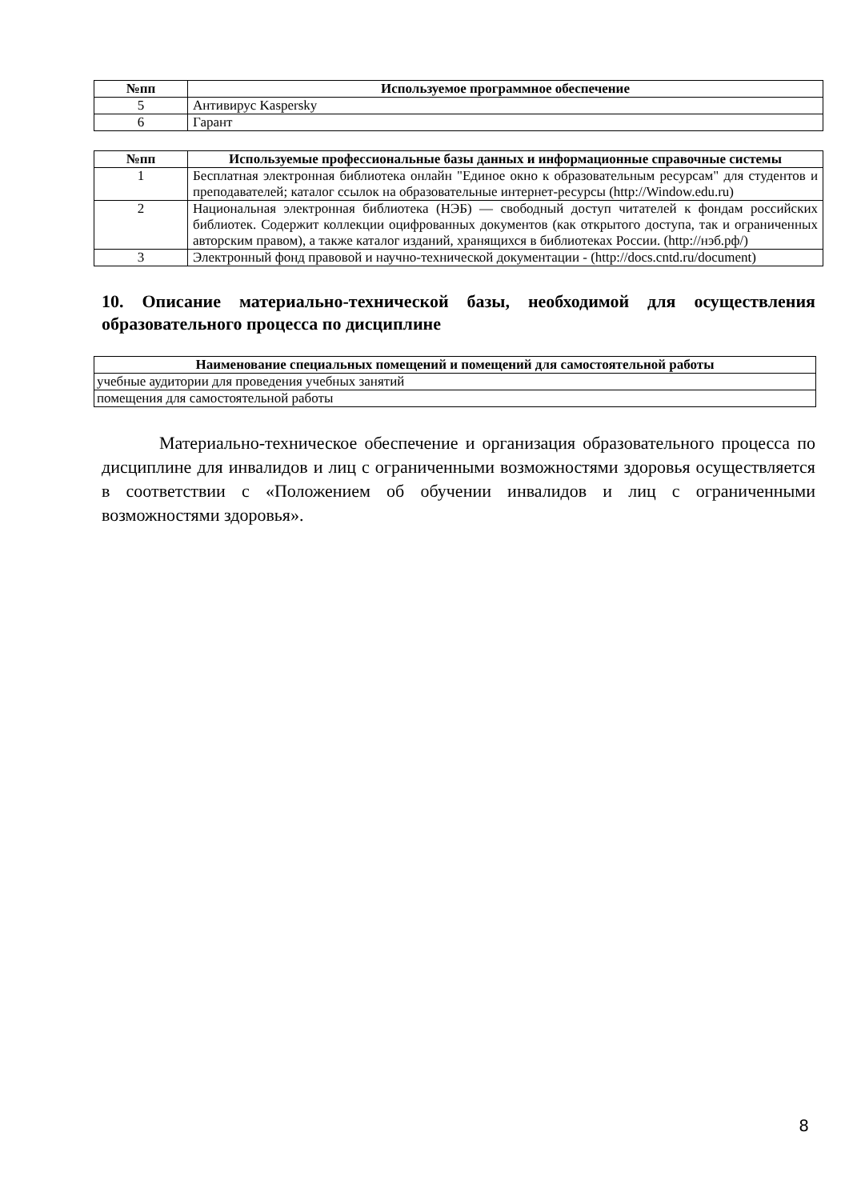| №пп | Используемое программное обеспечение |
| --- | --- |
| 5 | Антивирус Kaspersky |
| 6 | Гарант |
| №пп | Используемые профессиональные базы данных и информационные справочные системы |
| --- | --- |
| 1 | Бесплатная электронная библиотека онлайн "Единое окно к образовательным ресурсам" для студентов и преподавателей; каталог ссылок на образовательные интернет-ресурсы (http://Window.edu.ru) |
| 2 | Национальная электронная библиотека (НЭБ) — свободный доступ читателей к фондам российских библиотек. Содержит коллекции оцифрованных документов (как открытого доступа, так и ограниченных авторским правом), а также каталог изданий, хранящихся в библиотеках России. (http://нэб.рф/) |
| 3 | Электронный фонд правовой и научно-технической документации - (http://docs.cntd.ru/document) |
10. Описание материально-технической базы, необходимой для осуществления образовательного процесса по дисциплине
| Наименование специальных помещений и помещений для самостоятельной работы |
| --- |
| учебные аудитории для проведения учебных занятий |
| помещения для самостоятельной работы |
Материально-техническое обеспечение и организация образовательного процесса по дисциплине для инвалидов и лиц с ограниченными возможностями здоровья осуществляется в соответствии с «Положением об обучении инвалидов и лиц с ограниченными возможностями здоровья».
8